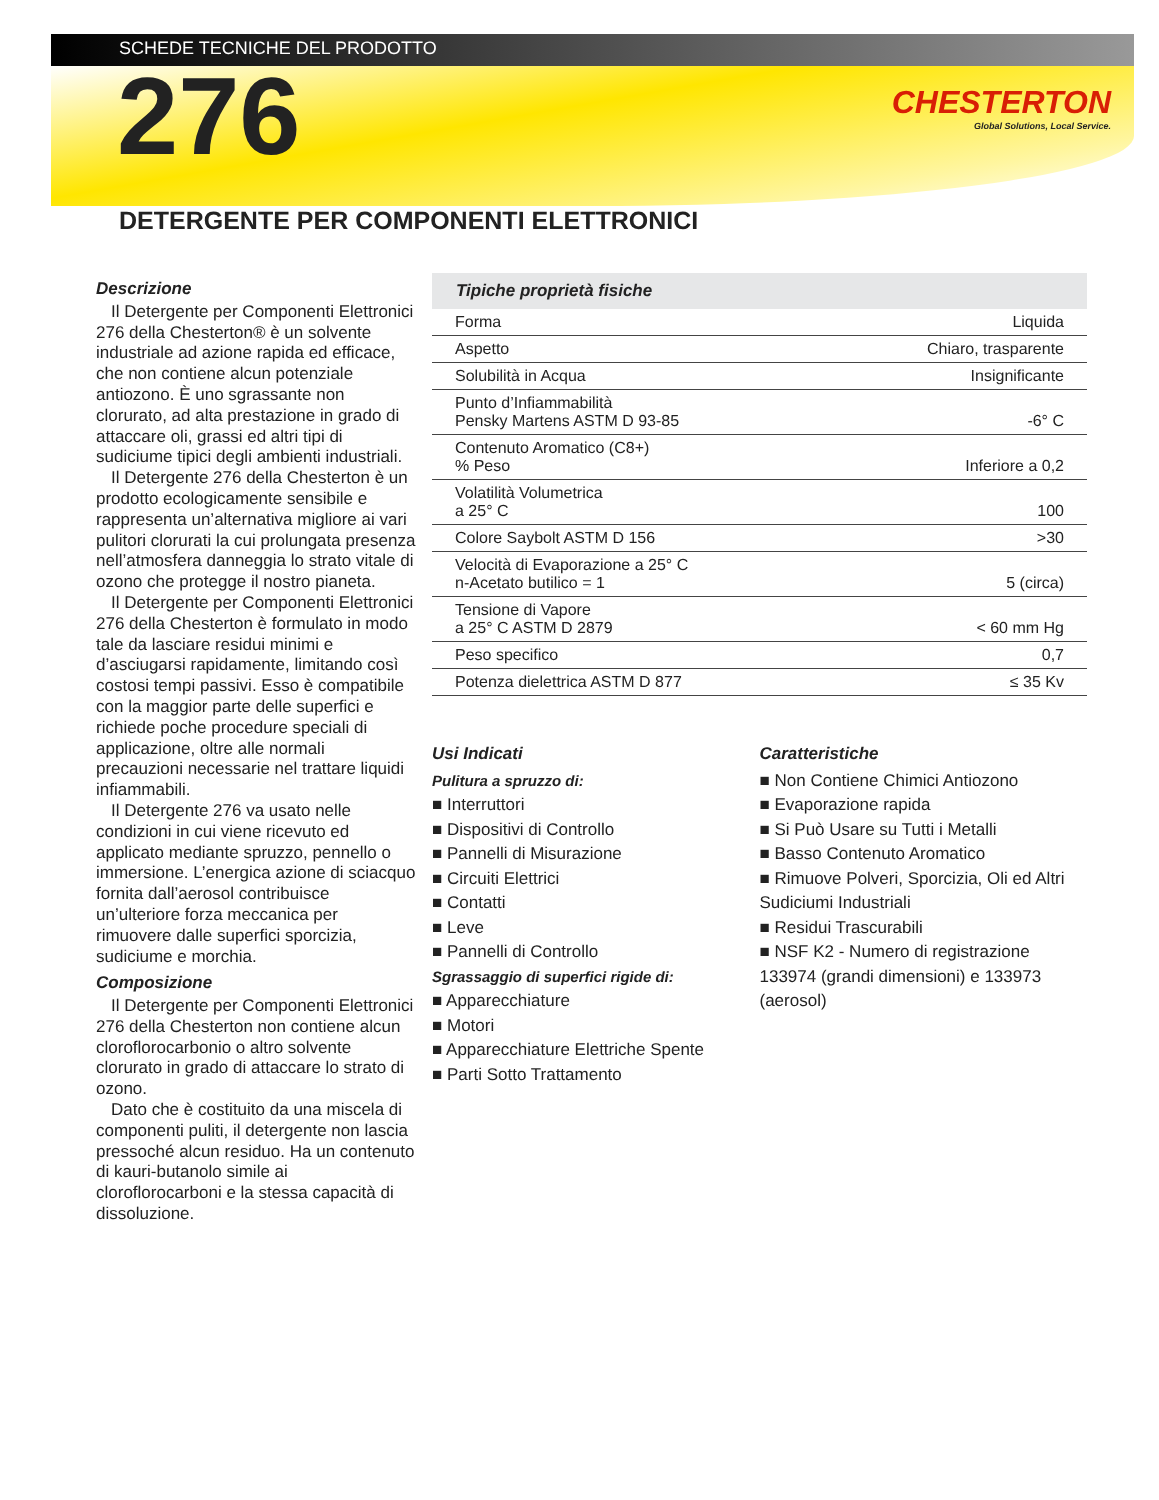SCHEDE TECNICHE DEL PRODOTTO
CHESTERTON
Global Solutions, Local Service.
276
DETERGENTE PER COMPONENTI ELETTRONICI
Descrizione
Il Detergente per Componenti Elettronici 276 della Chesterton® è un solvente industriale ad azione rapida ed efficace, che non contiene alcun potenziale antiozono. È uno sgrassante non clorurato, ad alta prestazione in grado di attaccare oli, grassi ed altri tipi di sudiciume tipici degli ambienti industriali.
Il Detergente 276 della Chesterton è un prodotto ecologicamente sensibile e rappresenta un’alternativa migliore ai vari pulitori clorurati la cui prolungata presenza nell’atmosfera danneggia lo strato vitale di ozono che protegge il nostro pianeta.
Il Detergente per Componenti Elettronici 276 della Chesterton è formulato in modo tale da lasciare residui minimi e d’asciugarsi rapidamente, limitando così costosi tempi passivi. Esso è compatibile con la maggior parte delle superfici e richiede poche procedure speciali di applicazione, oltre alle normali precauzioni necessarie nel trattare liquidi infiammabili.
Il Detergente 276 va usato nelle condizioni in cui viene ricevuto ed applicato mediante spruzzo, pennello o immersione. L’energica azione di sciacquo fornita dall’aerosol contribuisce un’ulteriore forza meccanica per rimuovere dalle superfici sporcizia, sudiciume e morchia.
Composizione
Il Detergente per Componenti Elettronici 276 della Chesterton non contiene alcun cloroflorocarbonio o altro solvente clorurato in grado di attaccare lo strato di ozono.
Dato che è costituito da una miscela di componenti puliti, il detergente non lascia pressoché alcun residuo. Ha un contenuto di kauri-butanolo simile ai cloroflorocarboni e la stessa capacità di dissoluzione.
| Tipiche proprietà fisiche | |
| --- | --- |
| Forma | Liquida |
| Aspetto | Chiaro, trasparente |
| Solubilità in Acqua | Insignificante |
| Punto d’Infiammabilità Pensky Martens ASTM D 93-85 | -6° C |
| Contenuto Aromatico (C8+) % Peso | Inferiore a 0,2 |
| Volatilità Volumetrica a 25° C | 100 |
| Colore Saybolt ASTM D 156 | >30 |
| Velocità di Evaporazione a 25° C n-Acetato butilico = 1 | 5 (circa) |
| Tensione di Vapore a 25° C ASTM D 2879 | < 60 mm Hg |
| Peso specifico | 0,7 |
| Potenza dielettrica ASTM D 877 | ≤ 35 Kv |
Usi Indicati
Pulitura a spruzzo di:
■ Interruttori
■ Dispositivi di Controllo
■ Pannelli di Misurazione
■ Circuiti Elettrici
■ Contatti
■ Leve
■ Pannelli di Controllo
Sgrassaggio di superfici rigide di:
■ Apparecchiature
■ Motori
■ Apparecchiature Elettriche Spente
■ Parti Sotto Trattamento
Caratteristiche
■ Non Contiene Chimici Antiozono
■ Evaporazione rapida
■ Si Può Usare su Tutti i Metalli
■ Basso Contenuto Aromatico
■ Rimuove Polveri, Sporcizia, Oli ed Altri Sudiciumi Industriali
■ Residui Trascurabili
■ NSF K2 - Numero di registrazione 133974 (grandi dimensioni) e 133973 (aerosol)